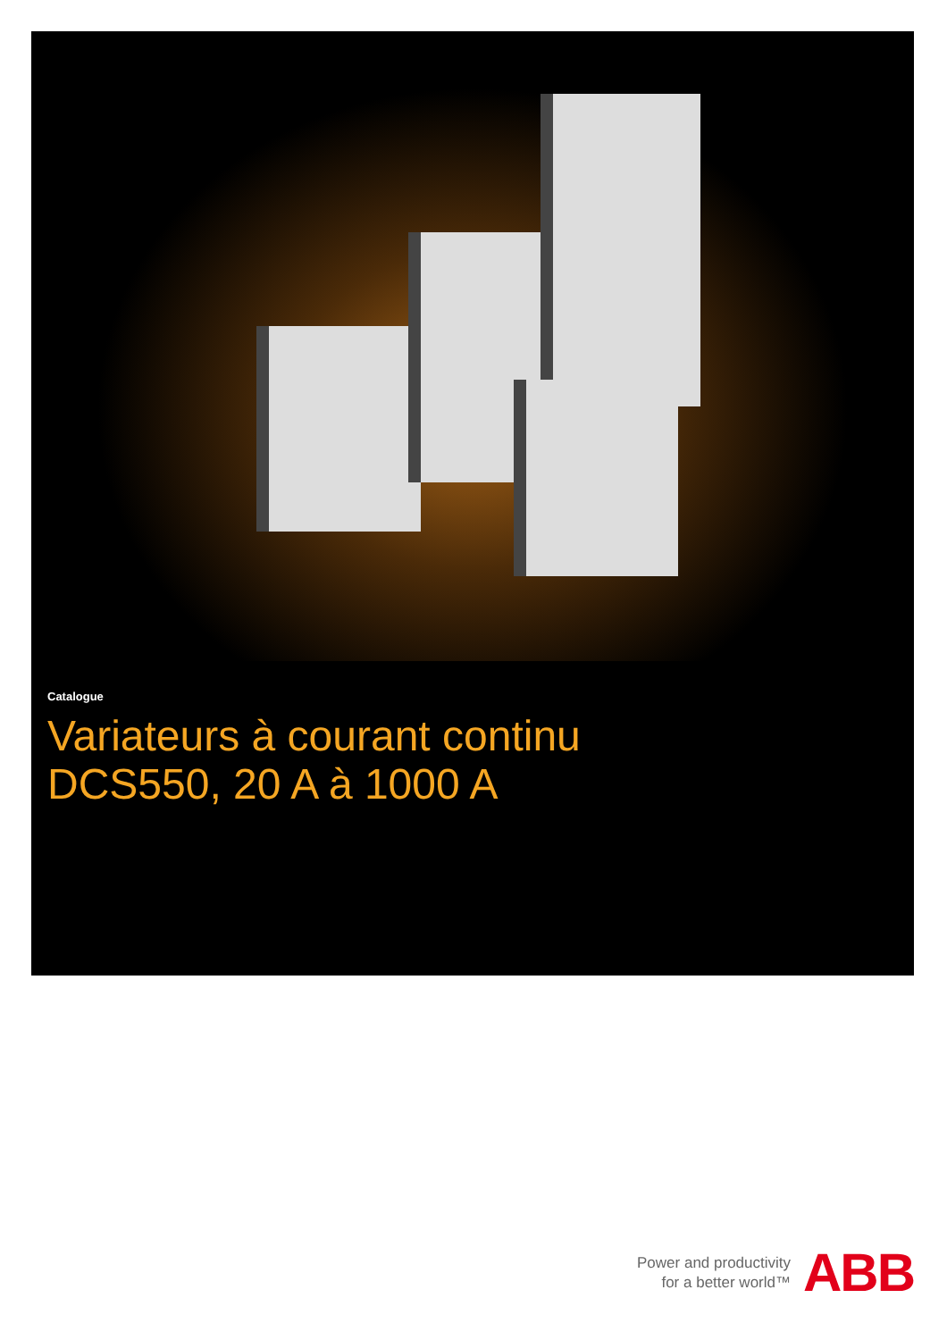Catalogue
Variateurs à courant continu
DCS550, 20 A à 1000 A
Power and productivity
for a better world™
ABB